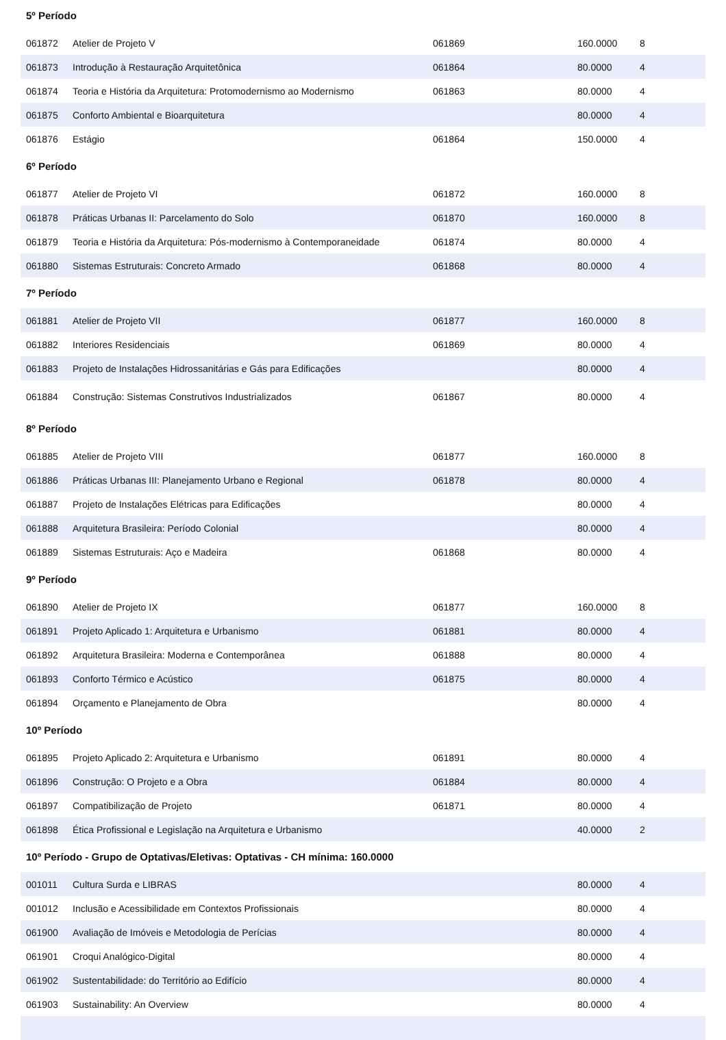| 5º Período | | | | |
| --- | --- | --- | --- | --- |
| 061872 | Atelier de Projeto V | 061869 | 160.0000 | 8 |
| 061873 | Introdução à Restauração Arquitetônica | 061864 | 80.0000 | 4 |
| 061874 | Teoria e História da Arquitetura: Protomodernismo ao Modernismo | 061863 | 80.0000 | 4 |
| 061875 | Conforto Ambiental e Bioarquitetura | | 80.0000 | 4 |
| 061876 | Estágio | 061864 | 150.0000 | 4 |
| 6º Período | | | | |
| 061877 | Atelier de Projeto VI | 061872 | 160.0000 | 8 |
| 061878 | Práticas Urbanas II: Parcelamento do Solo | 061870 | 160.0000 | 8 |
| 061879 | Teoria e História da Arquitetura: Pós-modernismo à Contemporaneidade | 061874 | 80.0000 | 4 |
| 061880 | Sistemas Estruturais: Concreto Armado | 061868 | 80.0000 | 4 |
| 7º Período | | | | |
| 061881 | Atelier de Projeto VII | 061877 | 160.0000 | 8 |
| 061882 | Interiores Residenciais | 061869 | 80.0000 | 4 |
| 061883 | Projeto de Instalações Hidrossanitárias e Gás para Edificações | | 80.0000 | 4 |
| 061884 | Construção: Sistemas Construtivos Industrializados | 061867 | 80.0000 | 4 |
| 8º Período | | | | |
| 061885 | Atelier de Projeto VIII | 061877 | 160.0000 | 8 |
| 061886 | Práticas Urbanas III: Planejamento Urbano e Regional | 061878 | 80.0000 | 4 |
| 061887 | Projeto de Instalações Elétricas para Edificações | | 80.0000 | 4 |
| 061888 | Arquitetura Brasileira: Período Colonial | | 80.0000 | 4 |
| 061889 | Sistemas Estruturais: Aço e Madeira | 061868 | 80.0000 | 4 |
| 9º Período | | | | |
| 061890 | Atelier de Projeto IX | 061877 | 160.0000 | 8 |
| 061891 | Projeto Aplicado 1: Arquitetura e Urbanismo | 061881 | 80.0000 | 4 |
| 061892 | Arquitetura Brasileira: Moderna e Contemporânea | 061888 | 80.0000 | 4 |
| 061893 | Conforto Térmico e Acústico | 061875 | 80.0000 | 4 |
| 061894 | Orçamento e Planejamento de Obra | | 80.0000 | 4 |
| 10º Período | | | | |
| 061895 | Projeto Aplicado 2: Arquitetura e Urbanismo | 061891 | 80.0000 | 4 |
| 061896 | Construção: O Projeto e a Obra | 061884 | 80.0000 | 4 |
| 061897 | Compatibilização de Projeto | 061871 | 80.0000 | 4 |
| 061898 | Ética Profissional e Legislação na Arquitetura e Urbanismo | | 40.0000 | 2 |
| 10º Período - Grupo de Optativas/Eletivas: Optativas - CH mínima: 160.0000 | | | | |
| 001011 | Cultura Surda e LIBRAS | | 80.0000 | 4 |
| 001012 | Inclusão e Acessibilidade em Contextos Profissionais | | 80.0000 | 4 |
| 061900 | Avaliação de Imóveis e Metodologia de Perícias | | 80.0000 | 4 |
| 061901 | Croqui Analógico-Digital | | 80.0000 | 4 |
| 061902 | Sustentabilidade: do Território ao Edifício | | 80.0000 | 4 |
| 061903 | Sustainability: An Overview | | 80.0000 | 4 |